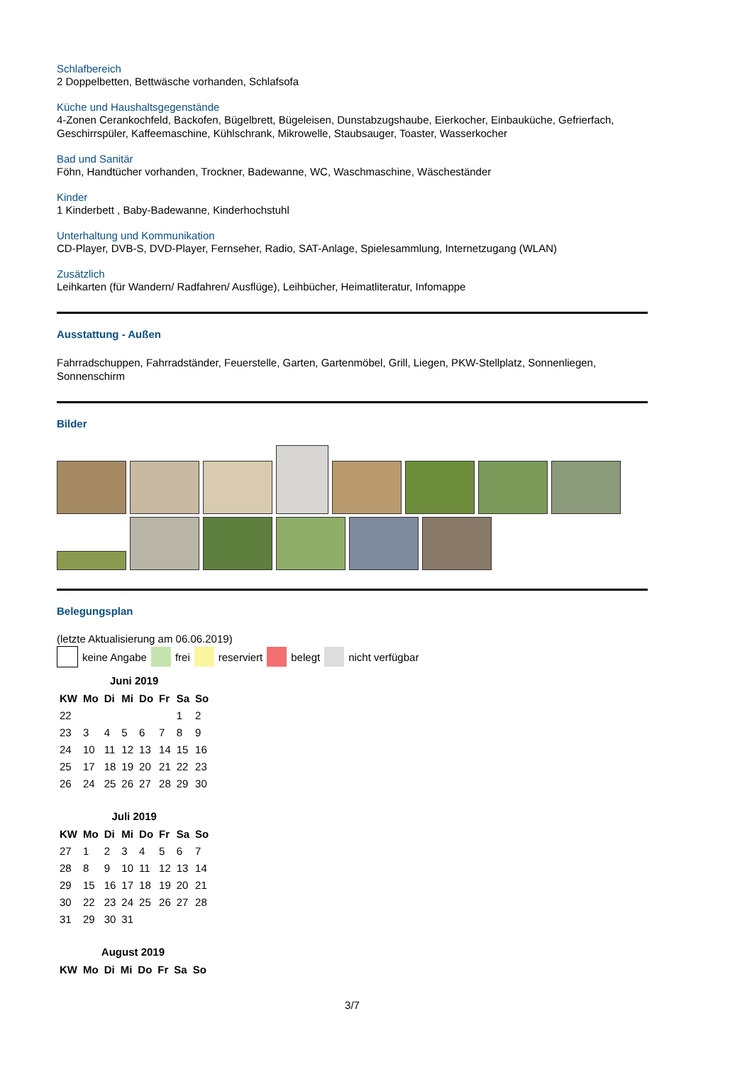Schlafbereich
2 Doppelbetten, Bettwäsche vorhanden, Schlafsofa
Küche und Haushaltsgegenstände
4-Zonen Cerankochfeld, Backofen, Bügelbrett, Bügeleisen, Dunstabzugshaube, Eierkocher, Einbauküche, Gefrierfach, Geschirrspüler, Kaffeemaschine, Kühlschrank, Mikrowelle, Staubsauger, Toaster, Wasserkocher
Bad und Sanitär
Föhn, Handtücher vorhanden, Trockner, Badewanne, WC, Waschmaschine, Wäscheständer
Kinder
1 Kinderbett , Baby-Badewanne, Kinderhochstuhl
Unterhaltung und Kommunikation
CD-Player, DVB-S, DVD-Player, Fernseher, Radio, SAT-Anlage, Spielesammlung, Internetzugang (WLAN)
Zusätzlich
Leihkarten (für Wandern/ Radfahren/ Ausflüge), Leihbücher, Heimatliteratur, Infomappe
Ausstattung - Außen
Fahrradschuppen, Fahrradständer, Feuerstelle, Garten, Gartenmöbel, Grill, Liegen, PKW-Stellplatz, Sonnenliegen, Sonnenschirm
Bilder
Belegungsplan
(letzte Aktualisierung am 06.06.2019)
keine Angabe frei reserviert belegt nicht verfügbar
Juni 2019
| KW | Mo | Di | Mi | Do | Fr | Sa | So |
| --- | --- | --- | --- | --- | --- | --- | --- |
| 22 | | | | | | 1 | 2 |
| 23 | 3 | 4 | 5 | 6 | 7 | 8 | 9 |
| 24 | 10 | 11 | 12 | 13 | 14 | 15 | 16 |
| 25 | 17 | 18 | 19 | 20 | 21 | 22 | 23 |
| 26 | 24 | 25 | 26 | 27 | 28 | 29 | 30 |
Juli 2019
| KW | Mo | Di | Mi | Do | Fr | Sa | So |
| --- | --- | --- | --- | --- | --- | --- | --- |
| 27 | 1 | 2 | 3 | 4 | 5 | 6 | 7 |
| 28 | 8 | 9 | 10 | 11 | 12 | 13 | 14 |
| 29 | 15 | 16 | 17 | 18 | 19 | 20 | 21 |
| 30 | 22 | 23 | 24 | 25 | 26 | 27 | 28 |
| 31 | 29 | 30 | 31 | | | | |
August 2019
| KW | Mo | Di | Mi | Do | Fr | Sa | So |
| --- | --- | --- | --- | --- | --- | --- | --- |
3/7